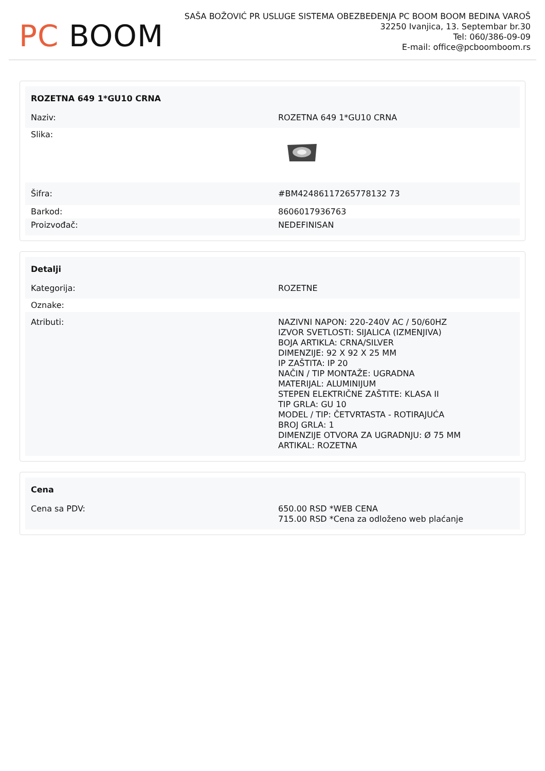PC BOOM
SAŠA BOŽOVIĆ PR USLUGE SISTEMA OBEZBEĐENJA PC BOOM BOOM BEDINA VAROŠ
32250 Ivanjica, 13. Septembar br.30
Tel: 060/386-09-09
E-mail: office@pcboomboom.rs
| ROZETNA 649 1*GU10 CRNA | |
| --- | --- |
| Naziv: | ROZETNA 649 1*GU10 CRNA |
| Slika: | |
| Šifra: | #BM42486117265778132 73 |
| Barkod: | 8606017936763 |
| Proizvođač: | NEDEFINISAN |
| Detalji | |
| --- | --- |
| Kategorija: | ROZETNE |
| Oznake: | |
| Atributi: | NAZIVNI NAPON: 220-240V AC / 50/60HZ IZVOR SVETLOSTI: SIJALICA (IZMENJIVA) BOJA ARTIKLA: CRNA/SILVER DIMENZIJE: 92 X 92 X 25 MM IP ZAŠTITA: IP 20 NAČIN / TIP MONTAŽE: UGRADNA MATERIJAL: ALUMINIJUM STEPEN ELEKTRIČNE ZAŠTITE: KLASA II TIP GRLA: GU 10 MODEL / TIP: ČETVRTASTA - ROTIRAJUĆA BROJ GRLA: 1 DIMENZIJE OTVORA ZA UGRADNJU: Ø 75 MM ARTIKAL: ROZETNA |
| Cena | |
| --- | --- |
| Cena sa PDV: | 650.00 RSD *WEB CENA 715.00 RSD *Cena za odloženo web plaćanje |